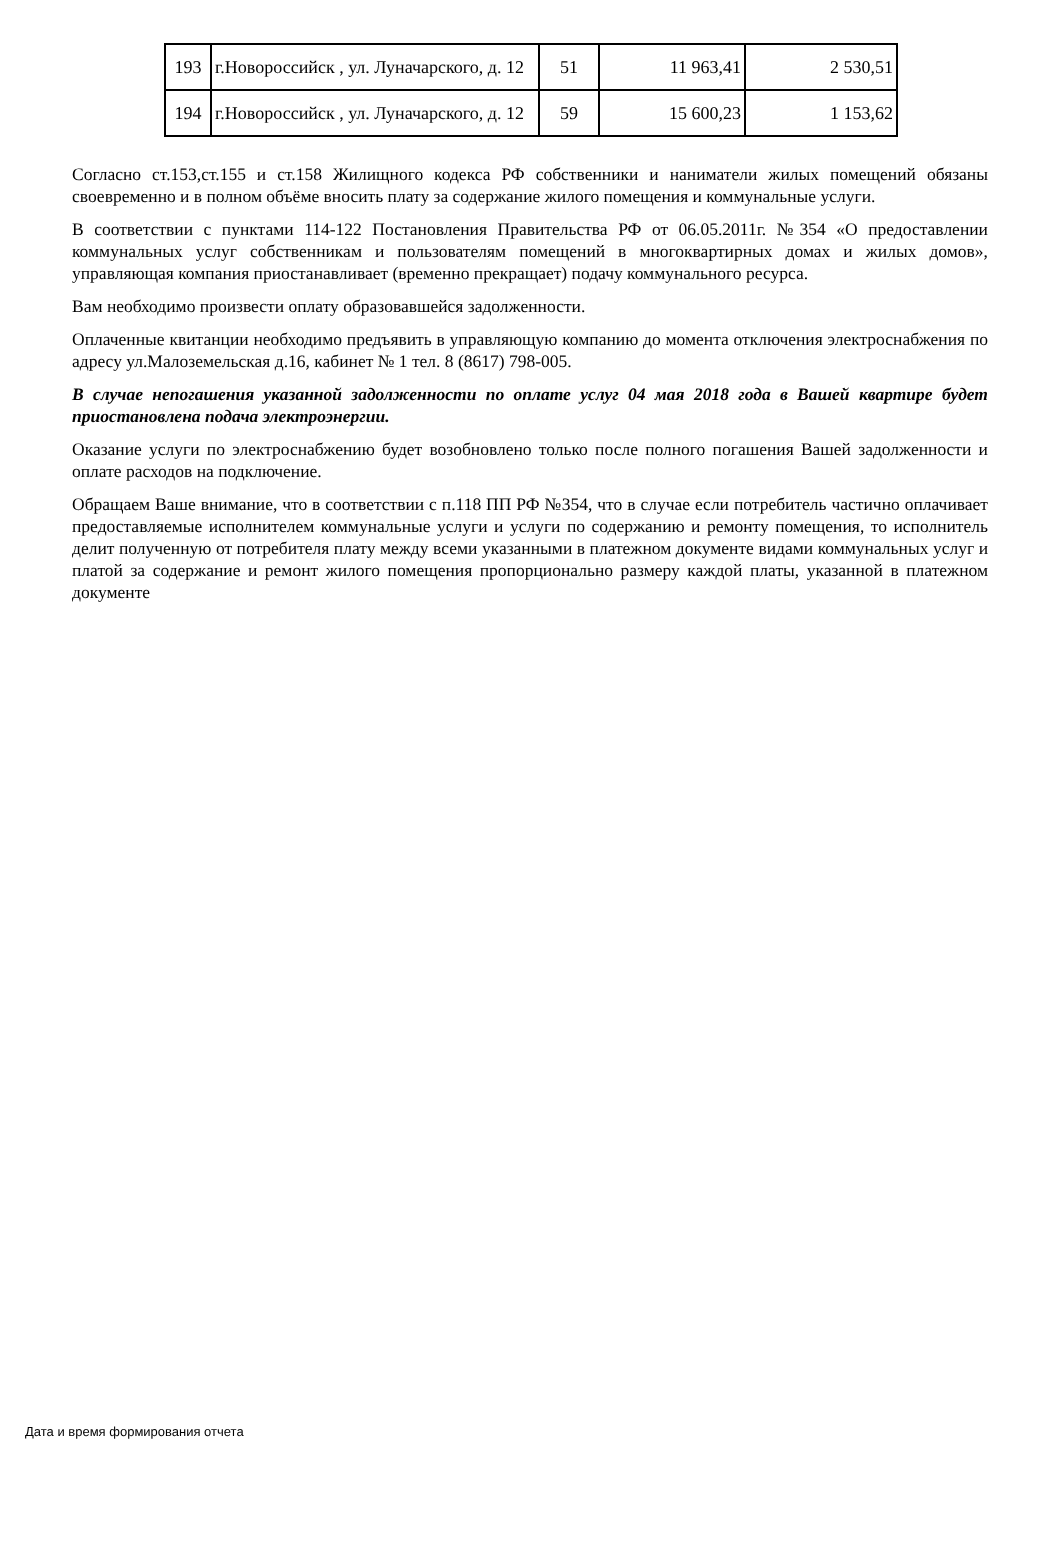| 193 | г.Новороссийск , ул. Луначарского, д. 12 | 51 | 11 963,41 | 2 530,51 |
| 194 | г.Новороссийск , ул. Луначарского, д. 12 | 59 | 15 600,23 | 1 153,62 |
Согласно ст.153,ст.155 и ст.158 Жилищного кодекса РФ собственники и наниматели жилых помещений обязаны своевременно и в полном объёме вносить плату за содержание жилого помещения и коммунальные услуги.
В соответствии с пунктами 114-122 Постановления Правительства РФ от 06.05.2011г. №354 «О предоставлении коммунальных услуг собственникам и пользователям помещений в многоквартирных домах и жилых домов», управляющая компания приостанавливает (временно прекращает) подачу коммунального ресурса.
Вам необходимо произвести оплату образовавшейся задолженности.
Оплаченные квитанции необходимо предъявить в управляющую компанию до момента отключения электроснабжения по адресу ул.Малоземельская д.16, кабинет № 1 тел. 8 (8617) 798-005.
В случае непогашения указанной задолженности по оплате услуг 04 мая 2018 года в Вашей квартире будет приостановлена подача электроэнергии.
Оказание услуги по электроснабжению будет возобновлено только после полного погашения Вашей задолженности и оплате расходов на подключение.
Обращаем Ваше внимание, что в соответствии с п.118 ПП РФ №354, что в случае если потребитель частично оплачивает предоставляемые исполнителем коммунальные услуги и услуги по содержанию и ремонту помещения, то исполнитель делит полученную от потребителя плату между всеми указанными в платежном документе видами коммунальных услуг и платой за содержание и ремонт жилого помещения пропорционально размеру каждой платы, указанной в платежном документе
Дата и время формирования отчета